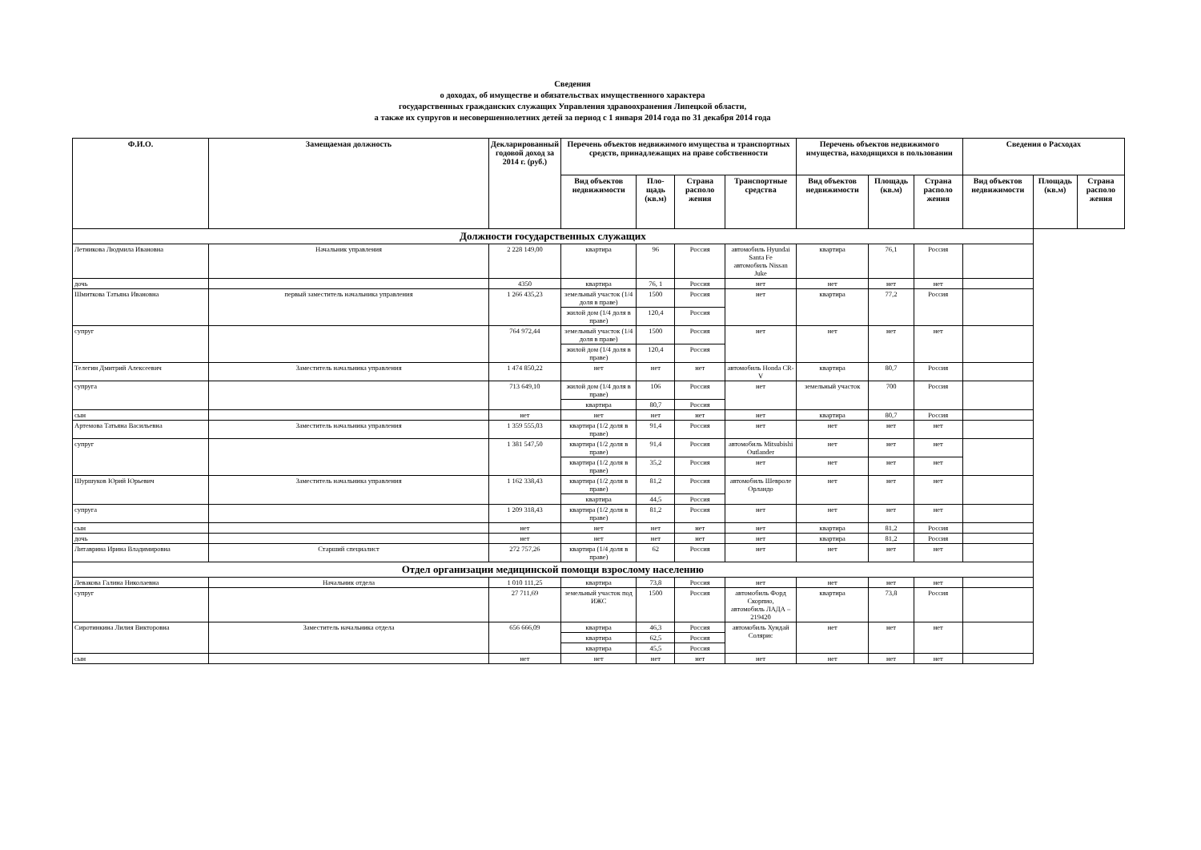Сведения
о доходах, об имуществе и обязательствах имущественного характера
государственных гражданских служащих Управления здравоохранения Липецкой области,
а также их супругов и несовершеннолетних детей за период с 1 января 2014 года по 31 декабря 2014 года
| Ф.И.О. | Замещаемая должность | Декларированный годовой доход за 2014 г. (руб.) | Перечень объектов недвижимого имущества и транспортных средств, принадлежащих на праве собственности | | | | Перечень объектов недвижимого имущества, находящихся в пользовании | | | Сведения о Расходах | | |
| --- | --- | --- | --- | --- | --- | --- | --- | --- | --- | --- | --- | --- |
| | | | Вид объектов недвижимости | Пло-щадь (кв.м) | Страна располо жения | Транспортные средства | Вид объектов недвижимости | Площадь (кв.м) | Страна располо жения | Вид объектов недвижимости | Площадь (кв.м) | Страна располо жения |
| Должности государственных служащих | | | | | | | | | | | | |
| Летникова Людмила Ивановна | Начальник управления | 2 228 149,00 | квартира | 96 | Россия | автомобиль Hyundai Santa Fe автомобиль Nissan Juke | квартира | 76,1 | Россия | | | |
| дочь | | 4350 | квартира | 76, 1 | Россия | нет | нет | нет | нет | | | |
| Шмиткова Татьяна Ивановна | первый заместитель начальника управления | 1 266 435,23 | земельный участок (1/4 доля в праве) | 1500 | Россия | нет | квартира | 77,2 | Россия | | | |
| | | | жилой дом (1/4 доля в праве) | 120,4 | Россия | | | | | | | |
| супруг | | 764 972,44 | земельный участок (1/4 доля в праве) | 1500 | Россия | нет | нет | нет | нет | | | |
| | | | жилой дом (1/4 доля в праве) | 120,4 | Россия | | | | | | | |
| Телегин Дмитрий Алексеевич | Заместитель начальника управления | 1 474 850,22 | нет | нет | нет | автомобиль Honda CR-V | квартира | 80,7 | Россия | | | |
| супруга | | 713 649,10 | жилой дом (1/4 доля в праве) | 106 | Россия | нет | земельный участок | 700 | Россия | | | |
| | | | квартира | 80,7 | Россия | | | | | | | |
| сын | | нет | нет | нет | нет | нет | квартира | 80,7 | Россия | | | |
| Артемова Татьяна Васильевна | Заместитель начальника управления | 1 359 555,03 | квартира (1/2 доля в праве) | 91,4 | Россия | нет | нет | нет | нет | | | |
| супруг | | 1 381 547,50 | квартира (1/2 доля в праве) | 91,4 | Россия | автомобиль Mitsubishi Outlander | нет | нет | нет | | | |
| | | | квартира (1/2 доля в праве) | 35,2 | Россия | нет | нет | нет | нет | | | |
| Шуршуков Юрий Юрьевич | Заместитель начальника управления | 1 162 338,43 | квартира (1/2 доля в праве) | 81,2 | Россия | автомобиль Шевроле Орландо | нет | нет | нет | | | |
| | | | квартира | 44,5 | Россия | | | | | | | |
| супруга | | 1 209 318,43 | квартира (1/2 доля в праве) | 81,2 | Россия | нет | нет | нет | нет | | | |
| сын | | нет | нет | нет | нет | нет | квартира | 81,2 | Россия | | | |
| дочь | | нет | нет | нет | нет | нет | квартира | 81,2 | Россия | | | |
| Литаврина Ирина Владимировна | Старший специалист | 272 757,26 | квартира (1/4 доля в праве) | 62 | Россия | нет | нет | нет | нет | | | |
| Отдел организации медицинской помощи взрослому населению | | | | | | | | | | | | |
| Левакова Галина Николаевна | Начальник отдела | 1 010 111,25 | квартира | 73,8 | Россия | нет | нет | нет | нет | | | |
| супруг | | 27 711,69 | земельный участок под ИЖС | 1500 | Россия | автомобиль Форд Скорпио, автомобиль ЛАДА – 219420 | квартира | 73,8 | Россия | | | |
| Сиротинкина Лилия Викторовна | Заместитель начальника отдела | 656 666,09 | квартира | 46,3 | Россия | автомобиль Хундай Солярис | нет | нет | нет | | | |
| | | | квартира | 62,5 | Россия | | | | | | | |
| | | | квартира | 45,5 | Россия | | | | | | | |
| сын | | нет | нет | нет | нет | нет | нет | нет | нет | | | |